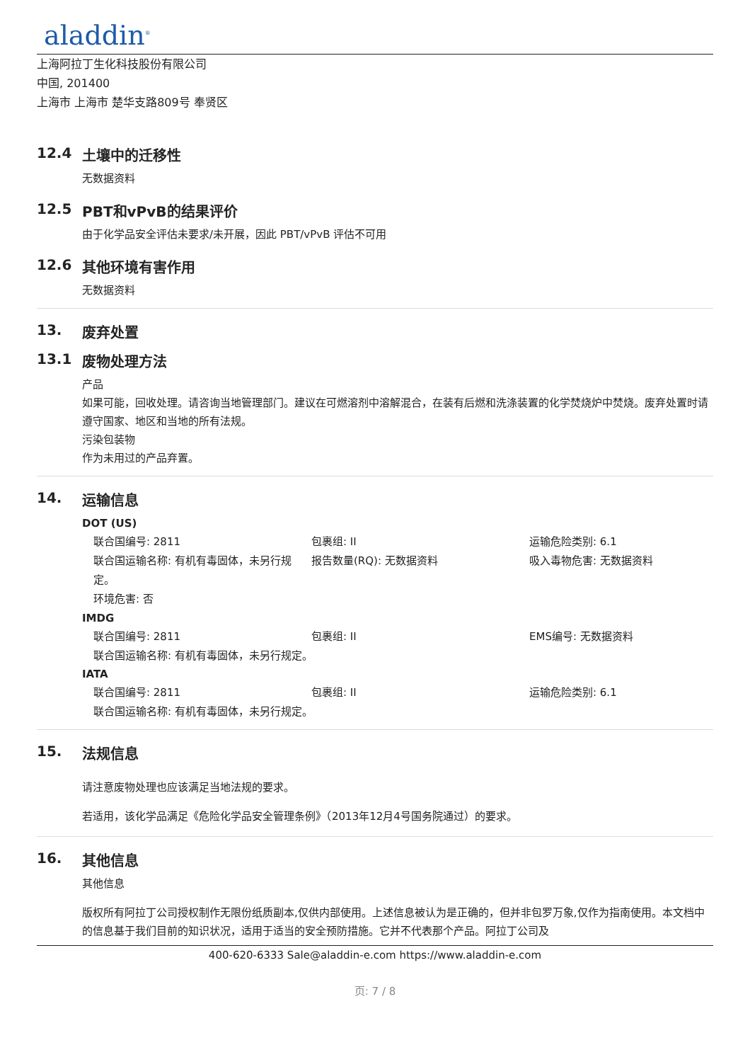aladdin<sup>®</sup>
上海阿拉丁生化科技股份有限公司
中国, 201400
上海市 上海市 楚华支路809号 奉贤区
12.4 土壤中的迁移性
无数据资料
12.5 PBT和vPvB的结果评价
由于化学品安全评估未要求/未开展，因此 PBT/vPvB 评估不可用
12.6 其他环境有害作用
无数据资料
13. 废弃处置
13.1 废物处理方法
产品
如果可能，回收处理。请咨询当地管理部门。建议在可燃溶剂中溶解混合，在装有后燃和洗涤装置的化学焚烧炉中焚烧。废弃处置时请遵守国家、地区和当地的所有法规。
污染包装物
作为未用过的产品弃置。
14. 运输信息
DOT (US)
联合国编号: 2811
包裹组: II
运输危险类别: 6.1
联合国运输名称: 有机有毒固体，未另行规定。
报告数量(RQ): 无数据资料
吸入毒物危害: 无数据资料
环境危害: 否
IMDG
联合国编号: 2811
包裹组: II
EMS编号: 无数据资料
联合国运输名称: 有机有毒固体，未另行规定。
IATA
联合国编号: 2811
包裹组: II
运输危险类别: 6.1
联合国运输名称: 有机有毒固体，未另行规定。
15. 法规信息
请注意废物处理也应该满足当地法规的要求。
若适用，该化学品满足《危险化学品安全管理条例》（2013年12月4号国务院通过）的要求。
16. 其他信息
其他信息
版权所有阿拉丁公司授权制作无限份纸质副本,仅供内部使用。上述信息被认为是正确的，但并非包罗万象,仅作为指南使用。本文档中的信息基于我们目前的知识状况，适用于适当的安全预防措施。它并不代表那个产品。阿拉丁公司及
400-620-6333 Sale@aladdin-e.com https://www.aladdin-e.com
页: 7 / 8